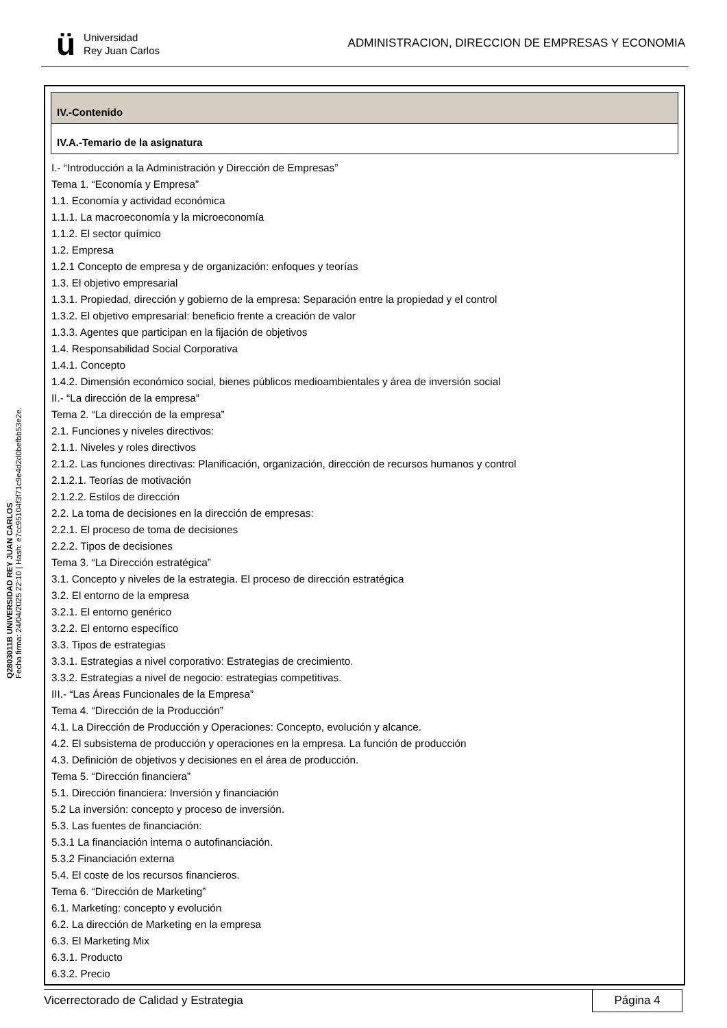ü
Universidad
Rey Juan Carlos
ADMINISTRACION, DIRECCION DE EMPRESAS Y ECONOMIA
Q2803011B UNIVERSIDAD REY JUAN CARLOS
Fecha firma: 24/04/2025 22:10 | Hash: e7cc95104f3f71c9e4d2d0befbb53e2e.
IV.-Contenido
IV.A.-Temario de la asignatura
I.- “Introducción a la Administración y Dirección de Empresas”
Tema 1. “Economía y Empresa”
1.1. Economía y actividad económica
1.1.1. La macroeconomía y la microeconomía
1.1.2. El sector químico
1.2. Empresa
1.2.1 Concepto de empresa y de organización: enfoques y teorías
1.3. El objetivo empresarial
1.3.1. Propiedad, dirección y gobierno de la empresa: Separación entre la propiedad y el control
1.3.2. El objetivo empresarial: beneficio frente a creación de valor
1.3.3. Agentes que participan en la fijación de objetivos
1.4. Responsabilidad Social Corporativa
1.4.1. Concepto
1.4.2. Dimensión económico social, bienes públicos medioambientales y área de inversión social
II.- “La dirección de la empresa”
Tema 2. “La dirección de la empresa”
2.1. Funciones y niveles directivos:
2.1.1. Niveles y roles directivos
2.1.2. Las funciones directivas: Planificación, organización, dirección de recursos humanos y control
2.1.2.1. Teorías de motivación
2.1.2.2. Estilos de dirección
2.2. La toma de decisiones en la dirección de empresas:
2.2.1. El proceso de toma de decisiones
2.2.2. Tipos de decisiones
Tema 3. “La Dirección estratégica”
3.1. Concepto y niveles de la estrategia. El proceso de dirección estratégica
3.2. El entorno de la empresa
3.2.1. El entorno genérico
3.2.2. El entorno específico
3.3. Tipos de estrategias
3.3.1. Estrategias a nivel corporativo: Estrategias de crecimiento.
3.3.2. Estrategias a nivel de negocio: estrategias competitivas.
III.- “Las Áreas Funcionales de la Empresa”
Tema 4. “Dirección de la Producción”
4.1. La Dirección de Producción y Operaciones: Concepto, evolución y alcance.
4.2. El subsistema de producción y operaciones en la empresa. La función de producción
4.3. Definición de objetivos y decisiones en el área de producción.
Tema 5. “Dirección financiera”
5.1. Dirección financiera: Inversión y financiación
5.2 La inversión: concepto y proceso de inversión.
5.3. Las fuentes de financiación:
5.3.1 La financiación interna o autofinanciación.
5.3.2 Financiación externa
5.4. El coste de los recursos financieros.
Tema 6. “Dirección de Marketing”
6.1. Marketing: concepto y evolución
6.2. La dirección de Marketing en la empresa
6.3. El Marketing Mix
6.3.1. Producto
6.3.2. Precio
Vicerrectorado de Calidad y Estrategia Página 4